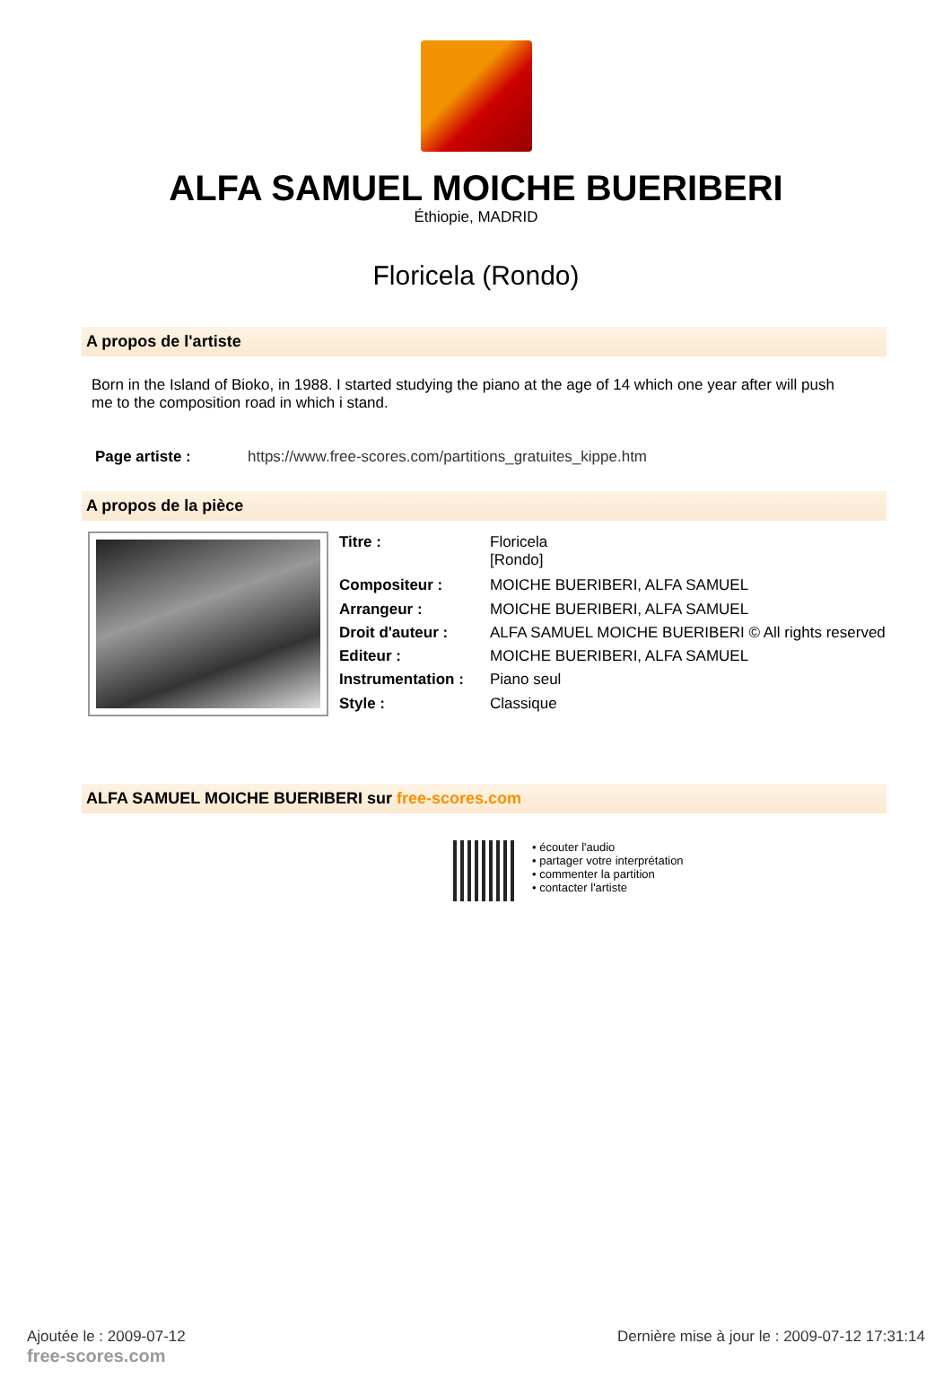ALFA SAMUEL MOICHE BUERIBERI
Éthiopie, MADRID
Floricela (Rondo)
A propos de l'artiste
Born in the Island of Bioko, in 1988. I started studying the piano at the age of 14 which one year after will push me to the composition road in which i stand.
Page artiste : https://www.free-scores.com/partitions_gratuites_kippe.htm
A propos de la pièce
| Titre : | Floricela [Rondo] |
| Compositeur : | MOICHE BUERIBERI, ALFA SAMUEL |
| Arrangeur : | MOICHE BUERIBERI, ALFA SAMUEL |
| Droit d'auteur : | ALFA SAMUEL MOICHE BUERIBERI © All rights reserved |
| Editeur : | MOICHE BUERIBERI, ALFA SAMUEL |
| Instrumentation : | Piano seul |
| Style : | Classique |
ALFA SAMUEL MOICHE BUERIBERI sur free-scores.com
• écouter l'audio
• partager votre interprétation
• commenter la partition
• contacter l'artiste
Ajoutée le : 2009-07-12
free-scores.com
Dernière mise à jour le : 2009-07-12 17:31:14